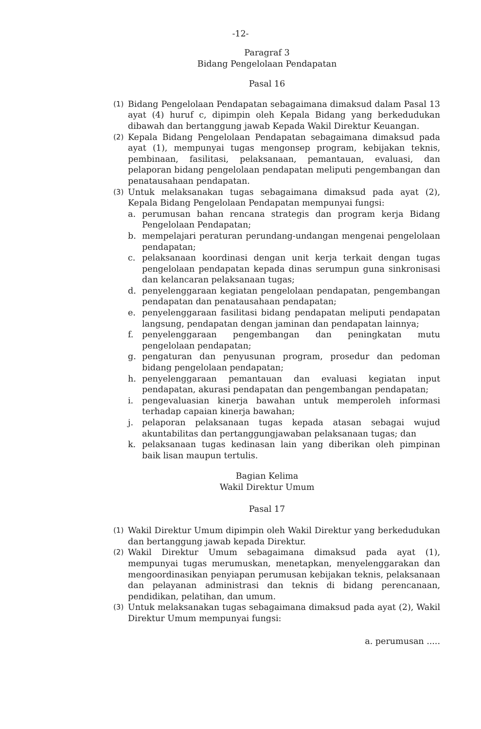-12-
Paragraf 3
Bidang Pengelolaan Pendapatan
Pasal 16
(1) Bidang Pengelolaan Pendapatan sebagaimana dimaksud dalam Pasal 13 ayat (4) huruf c, dipimpin oleh Kepala Bidang yang berkedudukan dibawah dan bertanggung jawab Kepada Wakil Direktur Keuangan.
(2) Kepala Bidang Pengelolaan Pendapatan sebagaimana dimaksud pada ayat (1), mempunyai tugas mengonsep program, kebijakan teknis, pembinaan, fasilitasi, pelaksanaan, pemantauan, evaluasi, dan pelaporan bidang pengelolaan pendapatan meliputi pengembangan dan penatausahaan pendapatan.
(3) Untuk melaksanakan tugas sebagaimana dimaksud pada ayat (2), Kepala Bidang Pengelolaan Pendapatan mempunyai fungsi:
a. perumusan bahan rencana strategis dan program kerja Bidang Pengelolaan Pendapatan;
b. mempelajari peraturan perundang-undangan mengenai pengelolaan pendapatan;
c. pelaksanaan koordinasi dengan unit kerja terkait dengan tugas pengelolaan pendapatan kepada dinas serumpun guna sinkronisasi dan kelancaran pelaksanaan tugas;
d. penyelenggaraan kegiatan pengelolaan pendapatan, pengembangan pendapatan dan penatausahaan pendapatan;
e. penyelenggaraan fasilitasi bidang pendapatan meliputi pendapatan langsung, pendapatan dengan jaminan dan pendapatan lainnya;
f. penyelenggaraan pengembangan dan peningkatan mutu pengelolaan pendapatan;
g. pengaturan dan penyusunan program, prosedur dan pedoman bidang pengelolaan pendapatan;
h. penyelenggaraan pemantauan dan evaluasi kegiatan input pendapatan, akurasi pendapatan dan pengembangan pendapatan;
i. pengevaluasian kinerja bawahan untuk memperoleh informasi terhadap capaian kinerja bawahan;
j. pelaporan pelaksanaan tugas kepada atasan sebagai wujud akuntabilitas dan pertanggungjawaban pelaksanaan tugas; dan
k. pelaksanaan tugas kedinasan lain yang diberikan oleh pimpinan baik lisan maupun tertulis.
Bagian Kelima
Wakil Direktur Umum
Pasal 17
(1) Wakil Direktur Umum dipimpin oleh Wakil Direktur yang berkedudukan dan bertanggung jawab kepada Direktur.
(2) Wakil Direktur Umum sebagaimana dimaksud pada ayat (1), mempunyai tugas merumuskan, menetapkan, menyelenggarakan dan mengoordinasikan penyiapan perumusan kebijakan teknis, pelaksanaan dan pelayanan administrasi dan teknis di bidang perencanaan, pendidikan, pelatihan, dan umum.
(3) Untuk melaksanakan tugas sebagaimana dimaksud pada ayat (2), Wakil Direktur Umum mempunyai fungsi:
a. perumusan .....